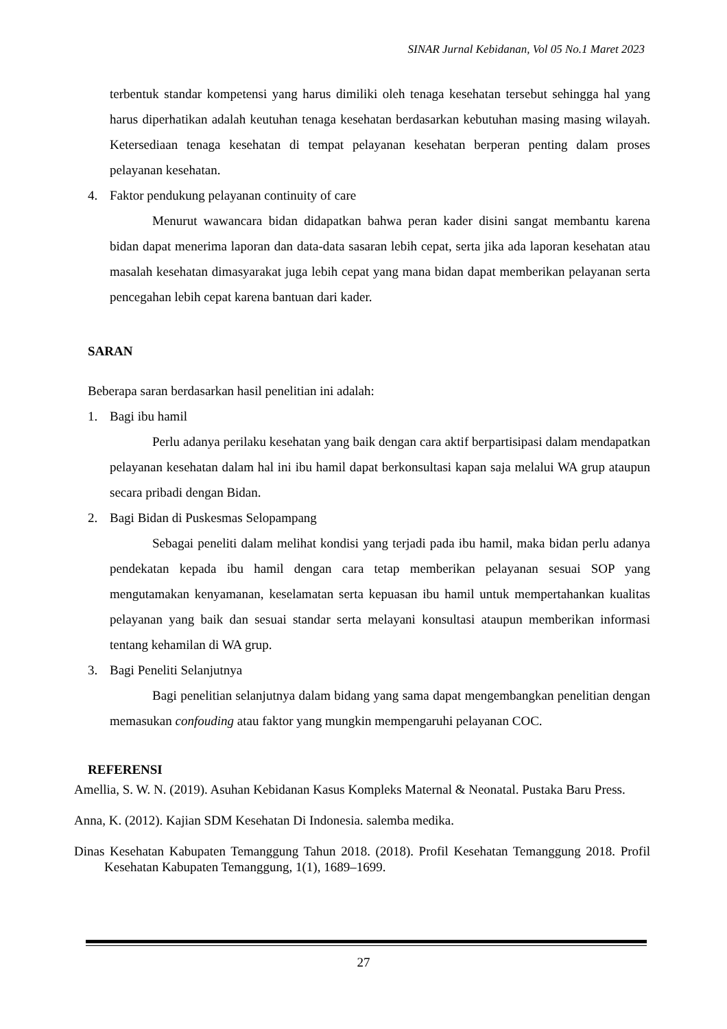SINAR Jurnal Kebidanan, Vol 05 No.1 Maret 2023
terbentuk standar kompetensi yang harus dimiliki oleh tenaga kesehatan tersebut sehingga hal yang harus diperhatikan adalah keutuhan tenaga kesehatan berdasarkan kebutuhan masing masing wilayah. Ketersediaan tenaga kesehatan di tempat pelayanan kesehatan berperan penting dalam proses pelayanan kesehatan.
4. Faktor pendukung pelayanan continuity of care
Menurut wawancara bidan didapatkan bahwa peran kader disini sangat membantu karena bidan dapat menerima laporan dan data-data sasaran lebih cepat, serta jika ada laporan kesehatan atau masalah kesehatan dimasyarakat juga lebih cepat yang mana bidan dapat memberikan pelayanan serta pencegahan lebih cepat karena bantuan dari kader.
SARAN
Beberapa saran berdasarkan hasil penelitian ini adalah:
1. Bagi ibu hamil
Perlu adanya perilaku kesehatan yang baik dengan cara aktif berpartisipasi dalam mendapatkan pelayanan kesehatan dalam hal ini ibu hamil dapat berkonsultasi kapan saja melalui WA grup ataupun secara pribadi dengan Bidan.
2. Bagi Bidan di Puskesmas Selopampang
Sebagai peneliti dalam melihat kondisi yang terjadi pada ibu hamil, maka bidan perlu adanya pendekatan kepada ibu hamil dengan cara tetap memberikan pelayanan sesuai SOP yang mengutamakan kenyamanan, keselamatan serta kepuasan ibu hamil untuk mempertahankan kualitas pelayanan yang baik dan sesuai standar serta melayani konsultasi ataupun memberikan informasi tentang kehamilan di WA grup.
3. Bagi Peneliti Selanjutnya
Bagi penelitian selanjutnya dalam bidang yang sama dapat mengembangkan penelitian dengan memasukan confouding atau faktor yang mungkin mempengaruhi pelayanan COC.
REFERENSI
Amellia, S. W. N. (2019). Asuhan Kebidanan Kasus Kompleks Maternal & Neonatal. Pustaka Baru Press.
Anna, K. (2012). Kajian SDM Kesehatan Di Indonesia. salemba medika.
Dinas Kesehatan Kabupaten Temanggung Tahun 2018. (2018). Profil Kesehatan Temanggung 2018. Profil Kesehatan Kabupaten Temanggung, 1(1), 1689–1699.
27